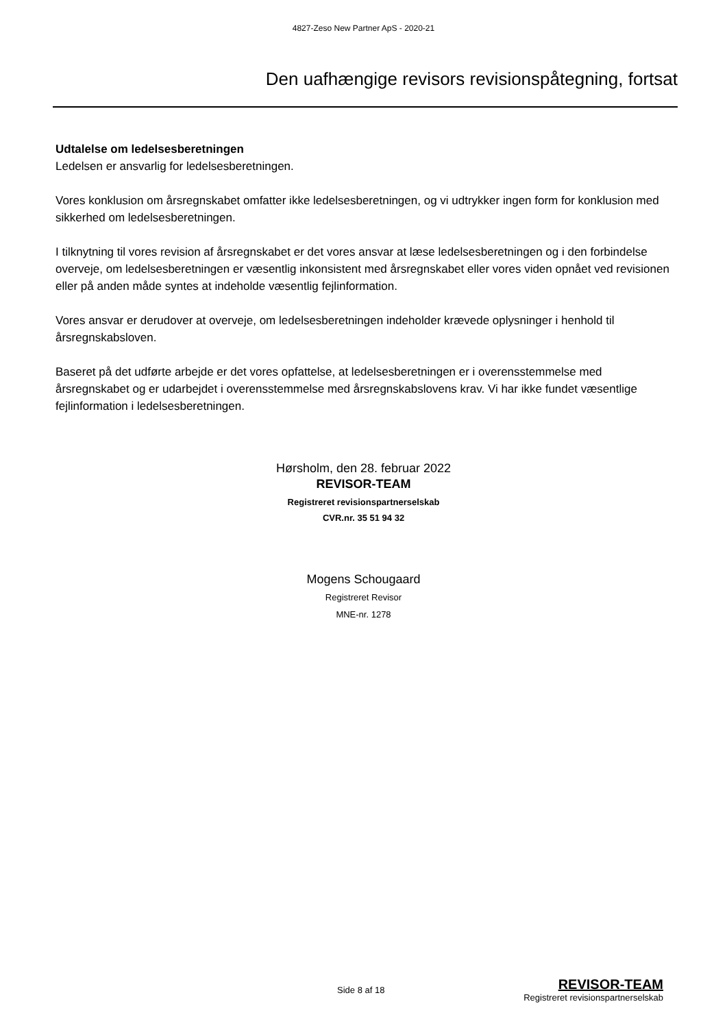4827-Zeso New Partner ApS - 2020-21
Den uafhængige revisors revisionspåtegning, fortsat
Udtalelse om ledelsesberetningen
Ledelsen er ansvarlig for ledelsesberetningen.
Vores konklusion om årsregnskabet omfatter ikke ledelsesberetningen, og vi udtrykker ingen form for konklusion med sikkerhed om ledelsesberetningen.
I tilknytning til vores revision af årsregnskabet er det vores ansvar at læse ledelsesberetningen og i den forbindelse overveje, om ledelsesberetningen er væsentlig inkonsistent med årsregnskabet eller vores viden opnået ved revisionen eller på anden måde syntes at indeholde væsentlig fejlinformation.
Vores ansvar er derudover at overveje, om ledelsesberetningen indeholder krævede oplysninger i henhold til årsregnskabsloven.
Baseret på det udførte arbejde er det vores opfattelse, at ledelsesberetningen er i overensstemmelse med årsregnskabet og er udarbejdet i overensstemmelse med årsregnskabslovens krav. Vi har ikke fundet væsentlige fejlinformation i ledelsesberetningen.
Hørsholm, den 28. februar 2022
REVISOR-TEAM
Registreret revisionspartnerselskab
CVR.nr. 35 51 94 32
Mogens Schougaard
Registreret Revisor
MNE-nr. 1278
Side 8 af 18
REVISOR-TEAM
Registreret revisionspartnerselskab